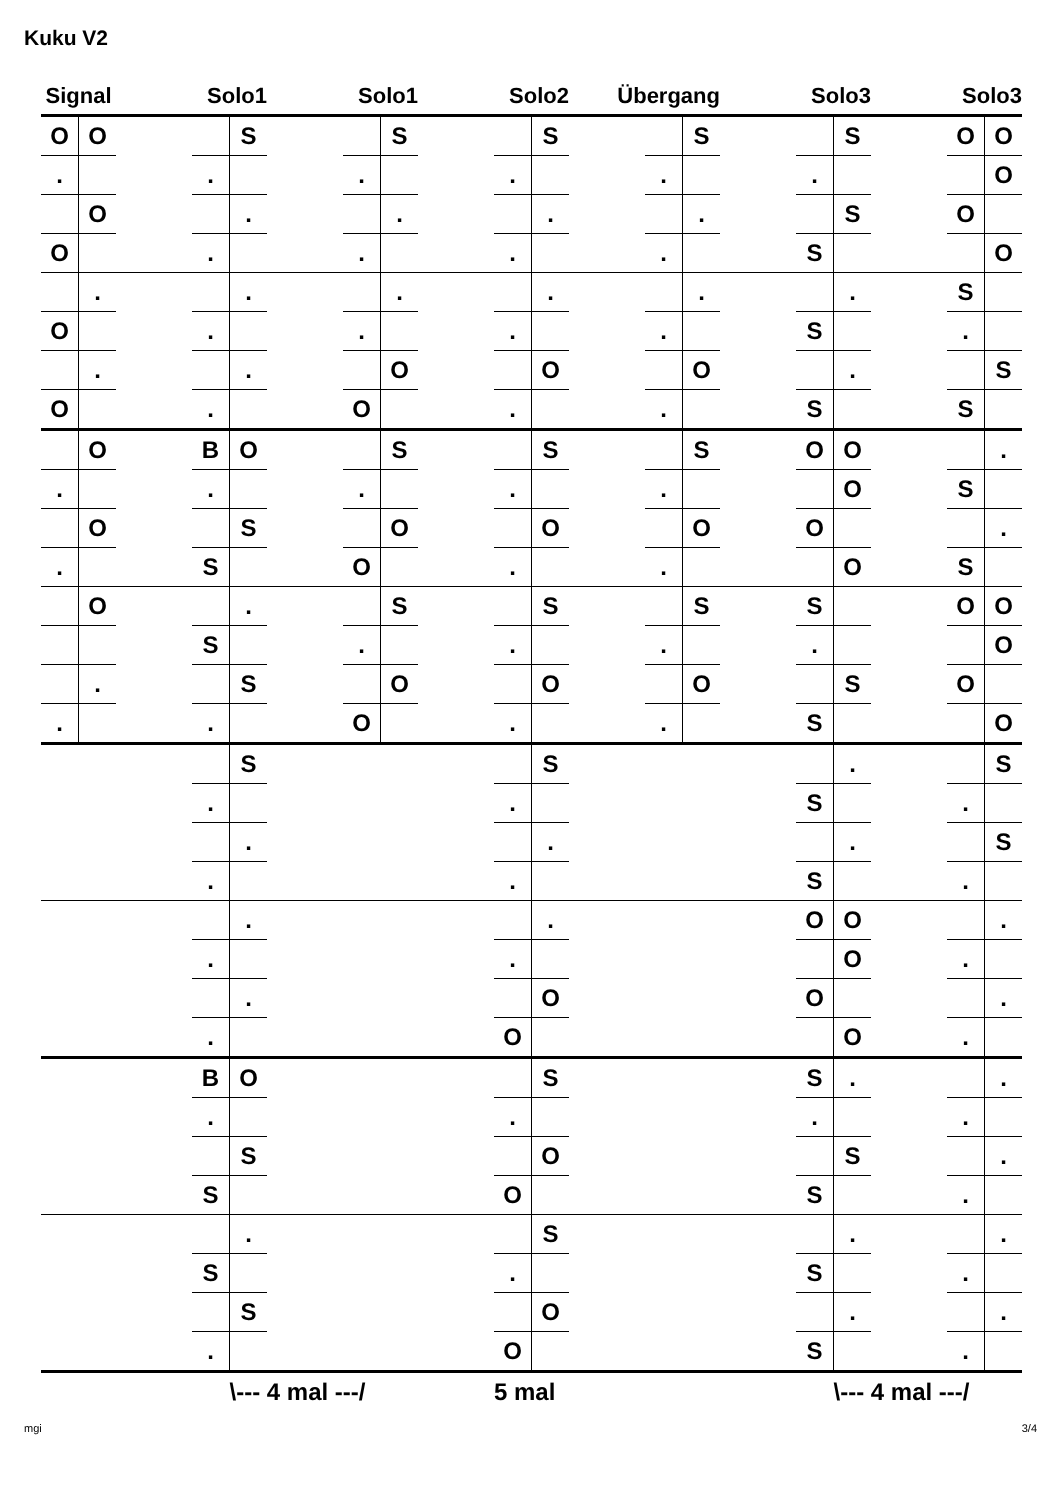Kuku V2
| Signal | | Solo1 | | | Solo1 | | | Solo2 | | | Übergang | | | Solo3 | | | Solo3 | | |
| --- | --- | --- | --- | --- | --- | --- | --- | --- | --- | --- | --- | --- | --- | --- | --- | --- | --- | --- | --- |
| O | O | | | S | | | S | | | S | | | S | | | S | | O | O |
| . | | | . | | | . | | | . | | | . | | | . | | | | O |
| | O | | | . | | | . | | | . | | | . | | | S | | O | |
| O | | | . | | | . | | | . | | | . | | | S | | | | O |
| | . | | | . | | | . | | | . | | | . | | | . | | S | |
| O | | | . | | | . | | | . | | | . | | | S | | | . | |
| | . | | | . | | | O | | | O | | | O | | | . | | | S |
| O | | | . | | | O | | | . | | | . | | | S | | | S | |
| | O | | B | O | | | S | | | S | | | S | | O | O | | | . |
| . | | | . | | | . | | | . | | | . | | | | O | | S | |
| | O | | | S | | | O | | | O | | | O | | O | | | | . |
| . | | | S | | | O | | | . | | | . | | | | O | | S | |
| | O | | | . | | | S | | | S | | | S | | S | | | O | O |
| | | | S | | | . | | | . | | | . | | | . | | | | O |
| | . | | | S | | | O | | | O | | | O | | | S | | O | |
| . | | | . | | | O | | | . | | | . | | | S | | | | O |
| | | | | S | | | | | | S | | | | | | . | | | S |
| | | | . | | | | | | . | | | | | | S | | | . | |
| | | | | . | | | | | | . | | | | | | . | | | S |
| | | | . | | | | | | . | | | | | | S | | | . | |
| | | | | . | | | | | | . | | | | | O | O | | | . |
| | | | . | | | | | | . | | | | | | | O | | . | |
| | | | | . | | | | | | O | | | | | O | | | | . |
| | | | . | | | | | | O | | | | | | | O | | . | |
| | | | B | O | | | | | | S | | | | | S | . | | | . |
| | | | . | | | | | | . | | | | | | . | | | . | |
| | | | | S | | | | | | O | | | | | | S | | | . |
| | | | S | | | | | | O | | | | | | S | | | . | |
| | | | | . | | | | | | S | | | | | | . | | | . |
| | | | S | | | | | | . | | | | | | S | | | . | |
| | | | | S | | | | | | O | | | | | | . | | | . |
| | | | . | | | | | | O | | | | | | S | | | . | |
| | | | | \--- 4 mal ---/ | | | | | 5 mal | | | | | | | \--- 4 mal ---/ | | | |
mgi 3/4